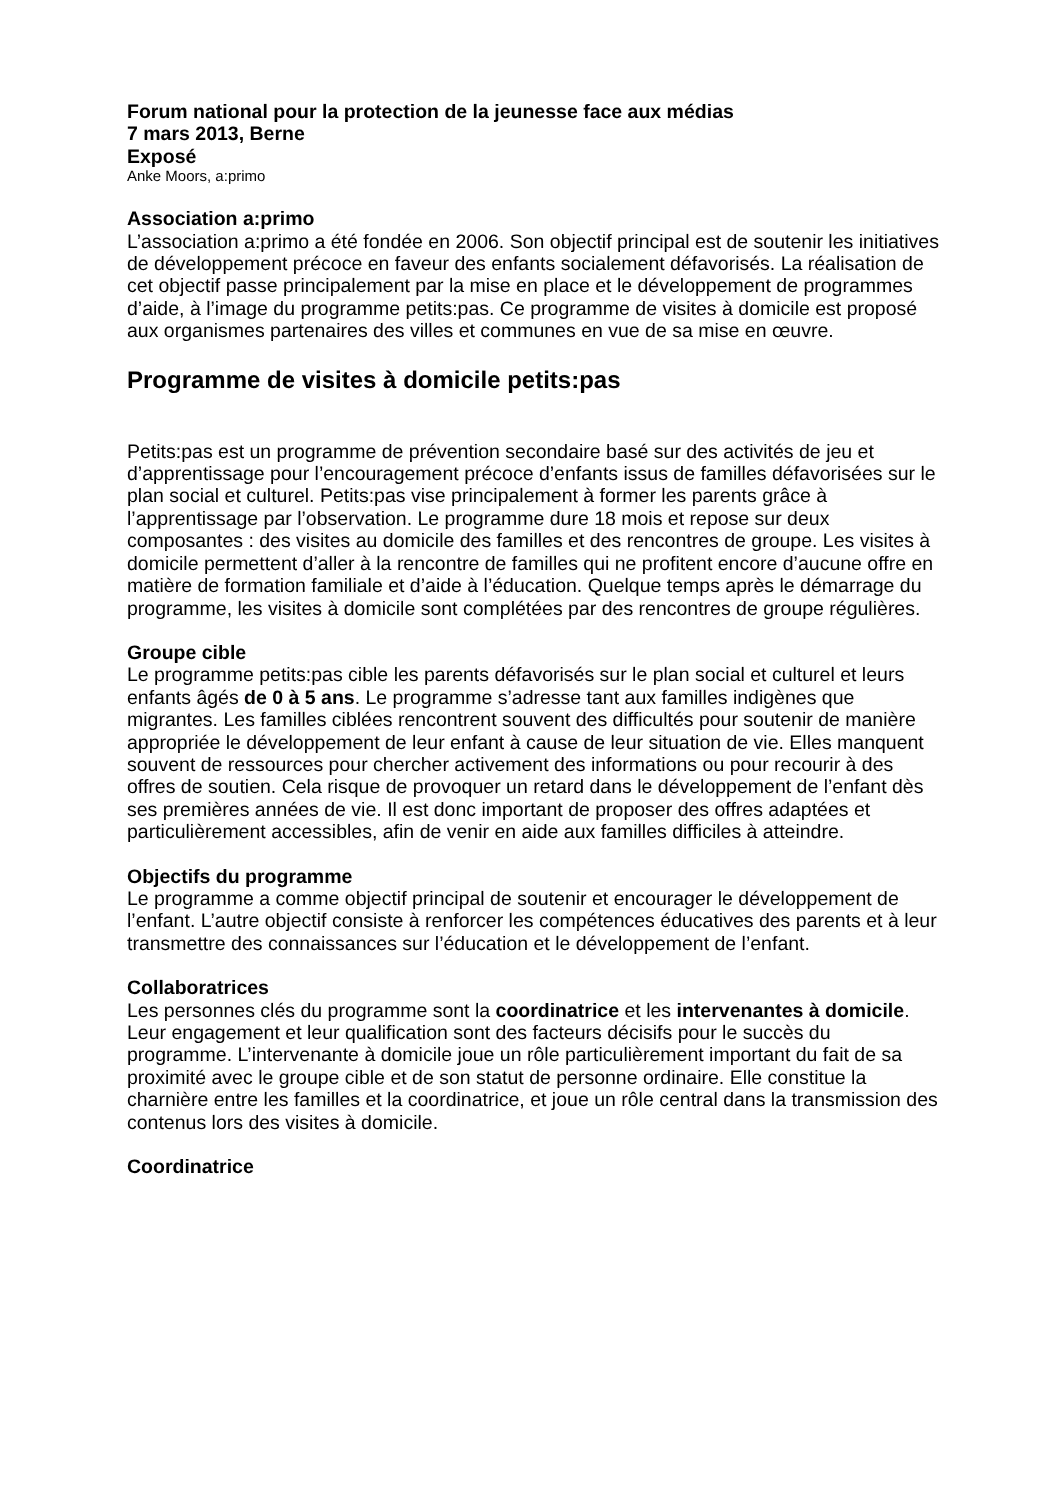Forum national pour la protection de la jeunesse face aux médias
7 mars 2013, Berne
Exposé
Anke Moors, a:primo
Association a:primo
L’association a:primo a été fondée en 2006. Son objectif principal est de soutenir les initiatives de développement précoce en faveur des enfants socialement défavorisés. La réalisation de cet objectif passe principalement par la mise en place et le développement de programmes d’aide, à l’image du programme petits:pas. Ce programme de visites à domicile est proposé aux organismes partenaires des villes et communes en vue de sa mise en œuvre.
Programme de visites à domicile petits:pas
Petits:pas est un programme de prévention secondaire basé sur des activités de jeu et d’apprentissage pour l’encouragement précoce d’enfants issus de familles défavorisées sur le plan social et culturel. Petits:pas vise principalement à former les parents grâce à l’apprentissage par l’observation. Le programme dure 18 mois et repose sur deux composantes : des visites au domicile des familles et des rencontres de groupe. Les visites à domicile permettent d’aller à la rencontre de familles qui ne profitent encore d’aucune offre en matière de formation familiale et d’aide à l’éducation. Quelque temps après le démarrage du programme, les visites à domicile sont complétées par des rencontres de groupe régulières.
Groupe cible
Le programme petits:pas cible les parents défavorisés sur le plan social et culturel et leurs enfants âgés de 0 à 5 ans. Le programme s’adresse tant aux familles indigènes que migrantes. Les familles ciblées rencontrent souvent des difficultés pour soutenir de manière appropriée le développement de leur enfant à cause de leur situation de vie. Elles manquent souvent de ressources pour chercher activement des informations ou pour recourir à des offres de soutien. Cela risque de provoquer un retard dans le développement de l’enfant dès ses premières années de vie. Il est donc important de proposer des offres adaptées et particulièrement accessibles, afin de venir en aide aux familles difficiles à atteindre.
Objectifs du programme
Le programme a comme objectif principal de soutenir et encourager le développement de l’enfant. L’autre objectif consiste à renforcer les compétences éducatives des parents et à leur transmettre des connaissances sur l’éducation et le développement de l’enfant.
Collaboratrices
Les personnes clés du programme sont la coordinatrice et les intervenantes à domicile. Leur engagement et leur qualification sont des facteurs décisifs pour le succès du programme. L’intervenante à domicile joue un rôle particulièrement important du fait de sa proximité avec le groupe cible et de son statut de personne ordinaire. Elle constitue la charnière entre les familles et la coordinatrice, et joue un rôle central dans la transmission des contenus lors des visites à domicile.
Coordinatrice